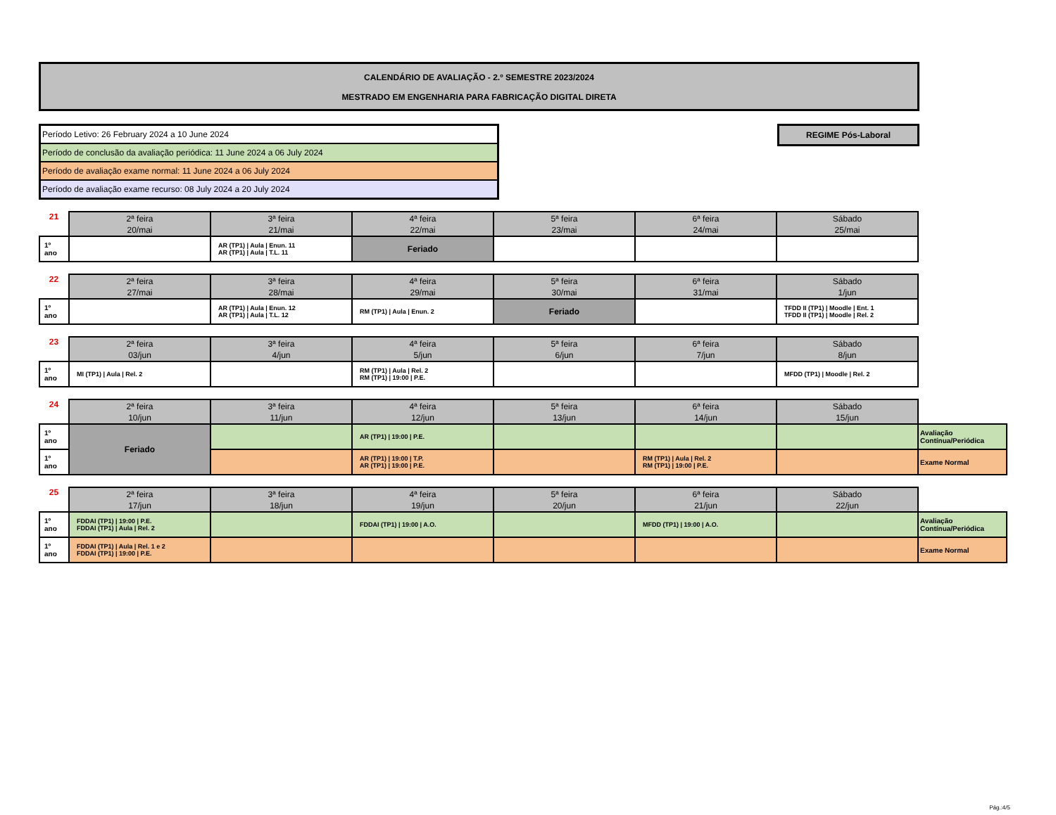CALENDÁRIO DE AVALIAÇÃO - 2.º SEMESTRE 2023/2024
MESTRADO EM ENGENHARIA PARA FABRICAÇÃO DIGITAL DIRETA
Período Letivo: 26 February 2024 a 10 June 2024
Período de conclusão da avaliação periódica: 11 June 2024 a 06 July 2024
Período de avaliação exame normal: 11 June 2024 a 06 July 2024
Período de avaliação exame recurso: 08 July 2024 a 20 July 2024
REGIME Pós-Laboral
| 21 | 2ª feira 20/mai | 3ª feira 21/mai | 4ª feira 22/mai | 5ª feira 23/mai | 6ª feira 24/mai | Sábado 25/mai |
| 1º ano | | AR (TP1) / Aula / Enun. 11 AR (TP1) / Aula / T.L. 11 | Feriado | | | |
| 22 | 2ª feira 27/mai | 3ª feira 28/mai | 4ª feira 29/mai | 5ª feira 30/mai | 6ª feira 31/mai | Sábado 1/jun |
| 1º ano | | AR (TP1) / Aula / Enun. 12 AR (TP1) / Aula / T.L. 12 | RM (TP1) / Aula / Enun. 2 | Feriado | | TFDD II (TP1) / Moodle / Ent. 1 TFDD II (TP1) / Moodle / Rel. 2 |
| 23 | 2ª feira 03/jun | 3ª feira 4/jun | 4ª feira 5/jun | 5ª feira 6/jun | 6ª feira 7/jun | Sábado 8/jun |
| 1º ano | MI (TP1) / Aula / Rel. 2 | | RM (TP1) / Aula / Rel. 2 RM (TP1) / 19:00 / P.E. | | | MFDD (TP1) / Moodle / Rel. 2 |
| 24 | 2ª feira 10/jun | 3ª feira 11/jun | 4ª feira 12/jun | 5ª feira 13/jun | 6ª feira 14/jun | Sábado 15/jun | |
| 1º ano | Feriado | | AR (TP1) / 19:00 / P.E. | | | | Avaliação Contínua/Periódica |
| 1º ano | | | AR (TP1) / 19:00 / T.P. AR (TP1) / 19:00 / P.E. | | RM (TP1) / Aula / Rel. 2 RM (TP1) / 19:00 / P.E. | | Exame Normal |
| 25 | 2ª feira 17/jun | 3ª feira 18/jun | 4ª feira 19/jun | 5ª feira 20/jun | 6ª feira 21/jun | Sábado 22/jun | |
| 1º ano | FDDAI (TP1) / 19:00 / P.E. FDDAI (TP1) / Aula / Rel. 2 | | FDDAI (TP1) / 19:00 / A.O. | | MFDD (TP1) / 19:00 / A.O. | | Avaliação Contínua/Periódica |
| 1º ano | FDDAI (TP1) / Aula / Rel. 1 e 2 FDDAI (TP1) / 19:00 / P.E. | | | | | | Exame Normal |
Pág.:4/5